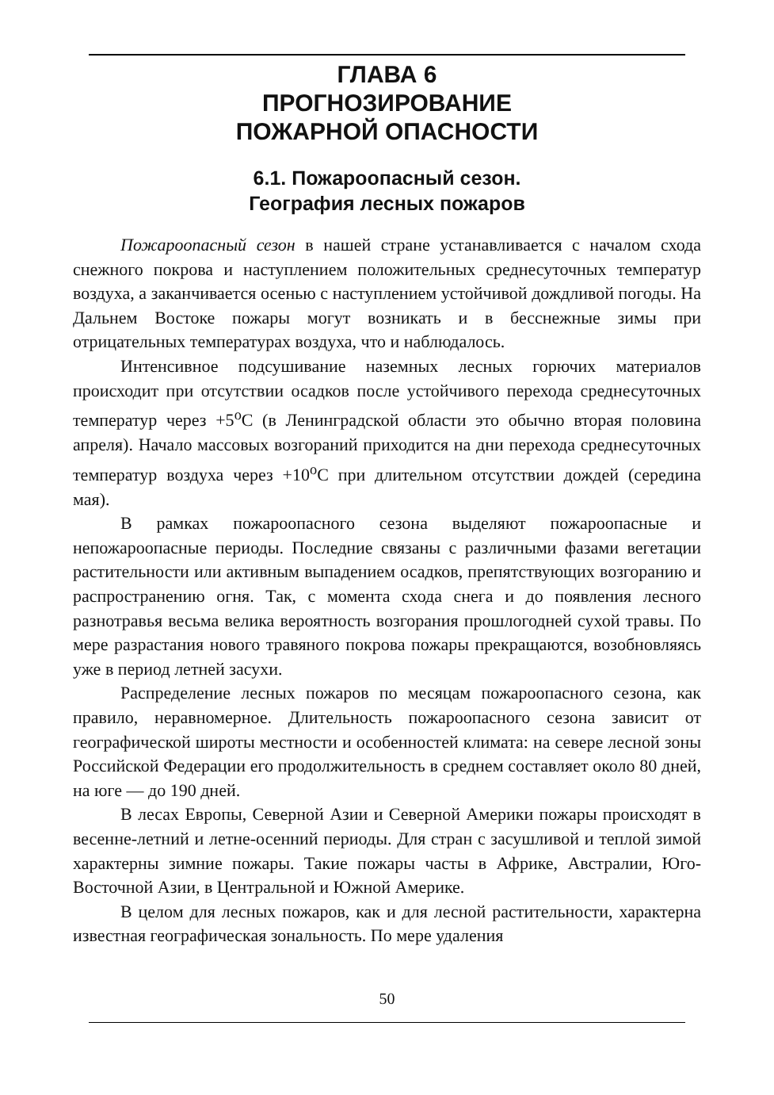ГЛАВА 6
ПРОГНОЗИРОВАНИЕ
ПОЖАРНОЙ ОПАСНОСТИ
6.1. Пожароопасный сезон.
География лесных пожаров
Пожароопасный сезон в нашей стране устанавливается с началом схода снежного покрова и наступлением положительных среднесуточных температур воздуха, а заканчивается осенью с наступлением устойчивой дождливой погоды. На Дальнем Востоке пожары могут возникать и в бесснежные зимы при отрицательных температурах воздуха, что и наблюдалось.
Интенсивное подсушивание наземных лесных горючих материалов происходит при отсутствии осадков после устойчивого перехода среднесуточных температур через +5<sup>о</sup>С (в Ленинградской области это обычно вторая половина апреля). Начало массовых возгораний приходится на дни перехода среднесуточных температур воздуха через +10<sup>о</sup>С при длительном отсутствии дождей (середина мая).
В рамках пожароопасного сезона выделяют пожароопасные и непожароопасные периоды. Последние связаны с различными фазами вегетации растительности или активным выпадением осадков, препятствующих возгоранию и распространению огня. Так, с момента схода снега и до появления лесного разнотравья весьма велика вероятность возгорания прошлогодней сухой травы. По мере разрастания нового травяного покрова пожары прекращаются, возобновляясь уже в период летней засухи.
Распределение лесных пожаров по месяцам пожароопасного сезона, как правило, неравномерное. Длительность пожароопасного сезона зависит от географической широты местности и особенностей климата: на севере лесной зоны Российской Федерации его продолжительность в среднем составляет около 80 дней, на юге — до 190 дней.
В лесах Европы, Северной Азии и Северной Америки пожары происходят в весенне-летний и летне-осенний периоды. Для стран с засушливой и теплой зимой характерны зимние пожары. Такие пожары часты в Африке, Австралии, Юго-Восточной Азии, в Центральной и Южной Америке.
В целом для лесных пожаров, как и для лесной растительности, характерна известная географическая зональность. По мере удаления
50